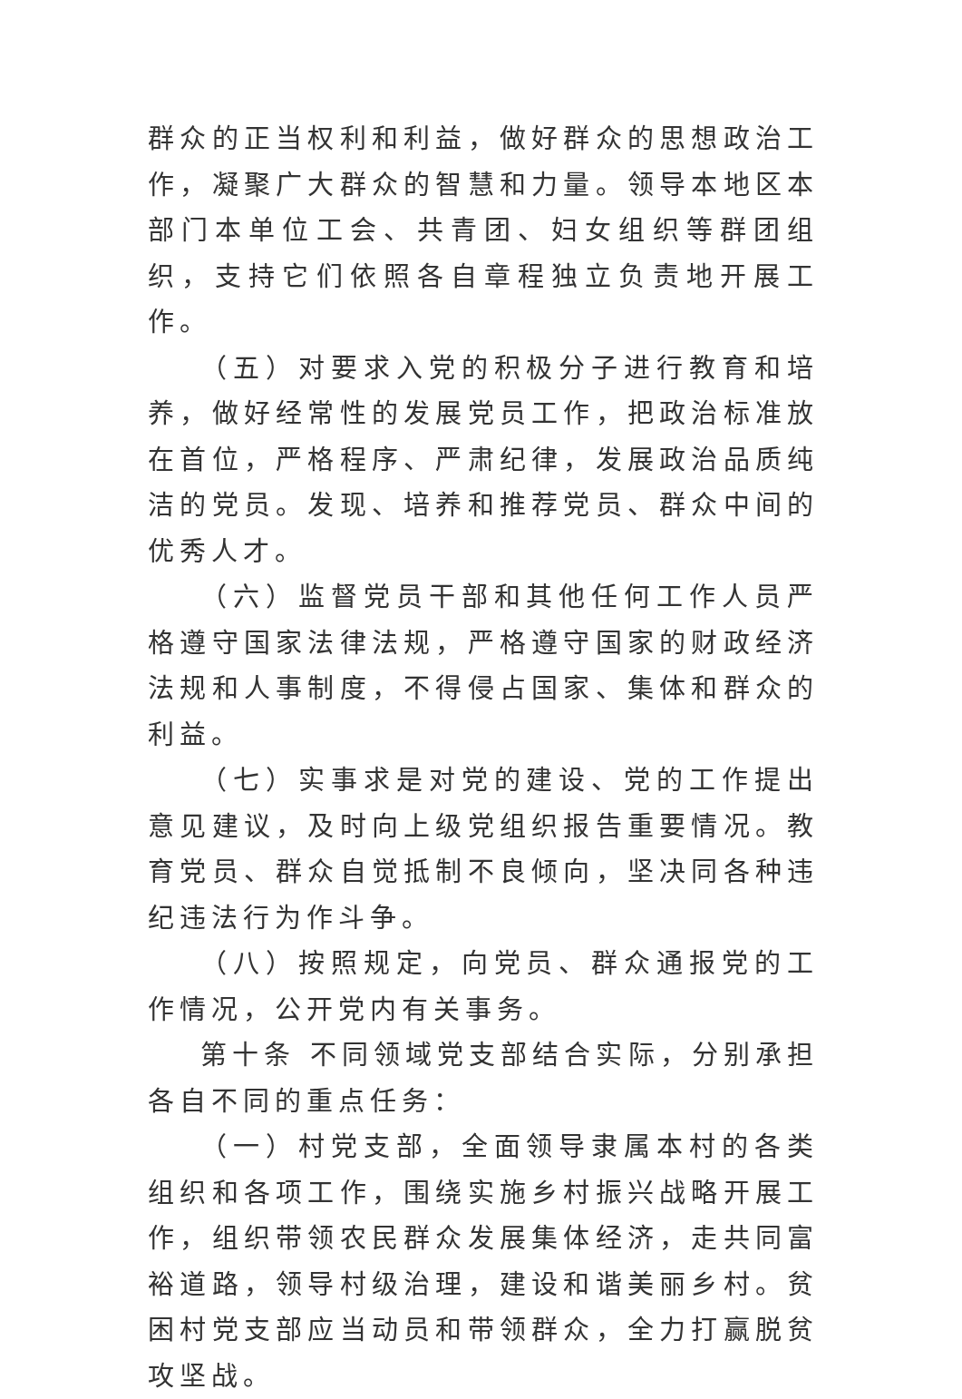群众的正当权利和利益，做好群众的思想政治工作，凝聚广大群众的智慧和力量。领导本地区本部门本单位工会、共青团、妇女组织等群团组织，支持它们依照各自章程独立负责地开展工作。
（五）对要求入党的积极分子进行教育和培养，做好经常性的发展党员工作，把政治标准放在首位，严格程序、严肃纪律，发展政治品质纯洁的党员。发现、培养和推荐党员、群众中间的优秀人才。
（六）监督党员干部和其他任何工作人员严格遵守国家法律法规，严格遵守国家的财政经济法规和人事制度，不得侵占国家、集体和群众的利益。
（七）实事求是对党的建设、党的工作提出意见建议，及时向上级党组织报告重要情况。教育党员、群众自觉抵制不良倾向，坚决同各种违纪违法行为作斗争。
（八）按照规定，向党员、群众通报党的工作情况，公开党内有关事务。
第十条 不同领域党支部结合实际，分别承担各自不同的重点任务：
（一）村党支部，全面领导隶属本村的各类组织和各项工作，围绕实施乡村振兴战略开展工作，组织带领农民群众发展集体经济，走共同富裕道路，领导村级治理，建设和谐美丽乡村。贫困村党支部应当动员和带领群众，全力打赢脱贫攻坚战。